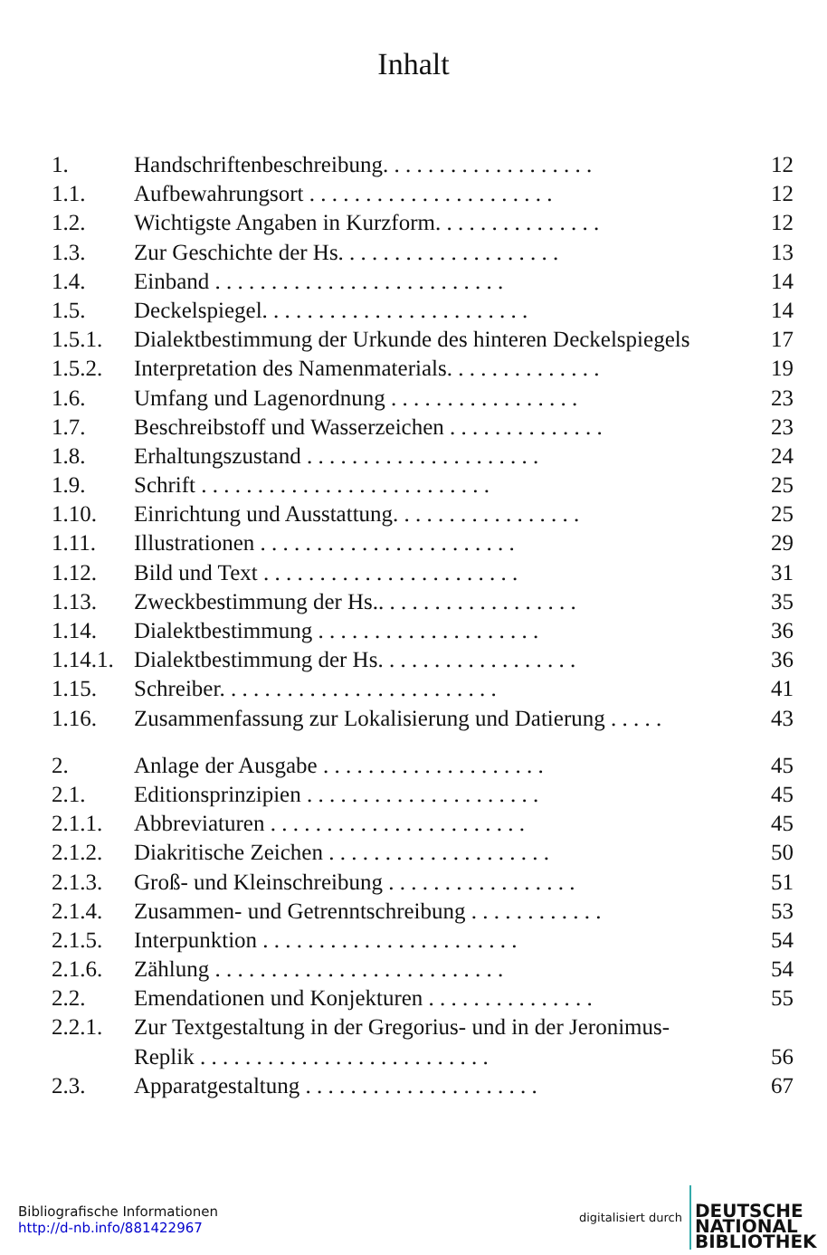Inhalt
| 1. | Handschriftenbeschreibung. . . . . . . . . . . . . . . . . . . | 12 |
| 1.1. | Aufbewahrungsort . . . . . . . . . . . . . . . . . . . . . . | 12 |
| 1.2. | Wichtigste Angaben in Kurzform. . . . . . . . . . . . . . . | 12 |
| 1.3. | Zur Geschichte der Hs. . . . . . . . . . . . . . . . . . . . | 13 |
| 1.4. | Einband . . . . . . . . . . . . . . . . . . . . . . . . . . | 14 |
| 1.5. | Deckelspiegel. . . . . . . . . . . . . . . . . . . . . . . . | 14 |
| 1.5.1. | Dialektbestimmung der Urkunde des hinteren Deckelspiegels | 17 |
| 1.5.2. | Interpretation des Namenmaterials. . . . . . . . . . . . . . | 19 |
| 1.6. | Umfang und Lagenordnung . . . . . . . . . . . . . . . . . | 23 |
| 1.7. | Beschreibstoff und Wasserzeichen . . . . . . . . . . . . . . | 23 |
| 1.8. | Erhaltungszustand . . . . . . . . . . . . . . . . . . . . . | 24 |
| 1.9. | Schrift . . . . . . . . . . . . . . . . . . . . . . . . . . | 25 |
| 1.10. | Einrichtung und Ausstattung. . . . . . . . . . . . . . . . . | 25 |
| 1.11. | Illustrationen . . . . . . . . . . . . . . . . . . . . . . . | 29 |
| 1.12. | Bild und Text . . . . . . . . . . . . . . . . . . . . . . . | 31 |
| 1.13. | Zweckbestimmung der Hs.. . . . . . . . . . . . . . . . . . | 35 |
| 1.14. | Dialektbestimmung . . . . . . . . . . . . . . . . . . . . | 36 |
| 1.14.1. | Dialektbestimmung der Hs. . . . . . . . . . . . . . . . . . | 36 |
| 1.15. | Schreiber. . . . . . . . . . . . . . . . . . . . . . . . . | 41 |
| 1.16. | Zusammenfassung zur Lokalisierung und Datierung . . . . . | 43 |
| 2. | Anlage der Ausgabe . . . . . . . . . . . . . . . . . . . . | 45 |
| 2.1. | Editionsprinzipien . . . . . . . . . . . . . . . . . . . . . | 45 |
| 2.1.1. | Abbreviaturen . . . . . . . . . . . . . . . . . . . . . . . | 45 |
| 2.1.2. | Diakritische Zeichen . . . . . . . . . . . . . . . . . . . . | 50 |
| 2.1.3. | Groß- und Kleinschreibung . . . . . . . . . . . . . . . . . | 51 |
| 2.1.4. | Zusammen- und Getrenntschreibung . . . . . . . . . . . . | 53 |
| 2.1.5. | Interpunktion . . . . . . . . . . . . . . . . . . . . . . . | 54 |
| 2.1.6. | Zählung . . . . . . . . . . . . . . . . . . . . . . . . . . | 54 |
| 2.2. | Emendationen und Konjekturen . . . . . . . . . . . . . . . | 55 |
| 2.2.1. | Zur Textgestaltung in der Gregorius- und in der Jeronimus- | |
| | Replik . . . . . . . . . . . . . . . . . . . . . . . . . . | 56 |
| 2.3. | Apparatgestaltung . . . . . . . . . . . . . . . . . . . . . | 67 |
Bibliografische Informationen
http://d-nb.info/881422967
digitalisiert durch
DEUTSCHE
NATIONAL
BIBLIOTHEK